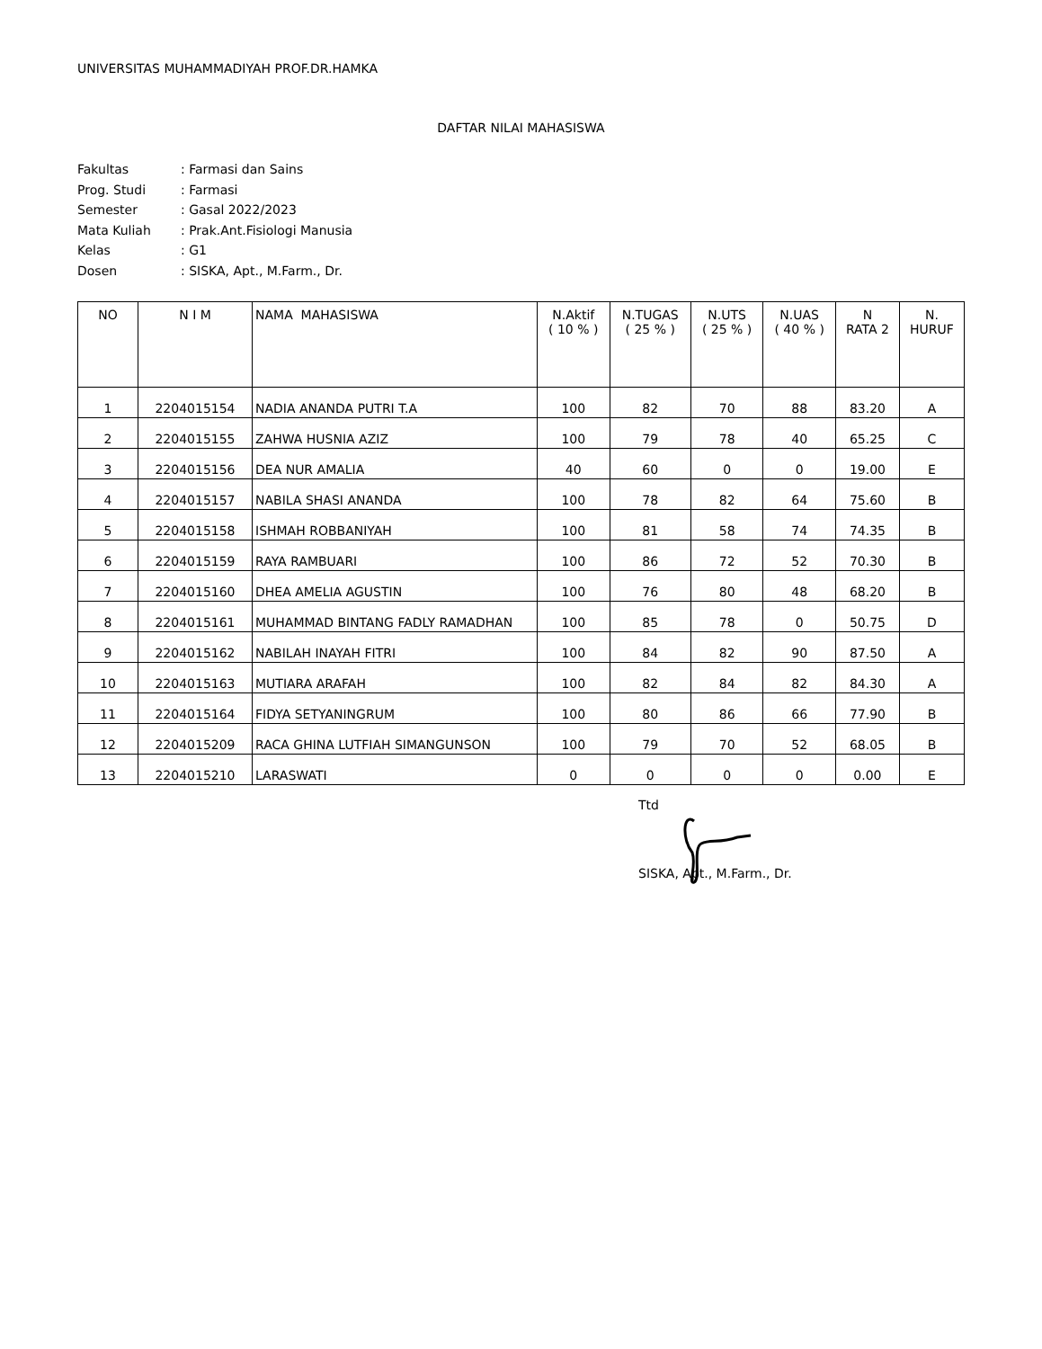UNIVERSITAS MUHAMMADIYAH PROF.DR.HAMKA
DAFTAR NILAI MAHASISWA
| Fakultas | : Farmasi dan Sains |
| Prog. Studi | : Farmasi |
| Semester | : Gasal 2022/2023 |
| Mata Kuliah | : Prak.Ant.Fisiologi Manusia |
| Kelas | : G1 |
| Dosen | : SISKA, Apt., M.Farm., Dr. |
| NO | N I M | NAMA MAHASISWA | N.Aktif ( 10 % ) | N.TUGAS ( 25 % ) | N.UTS ( 25 % ) | N.UAS ( 40 % ) | N RATA 2 | N. HURUF |
| --- | --- | --- | --- | --- | --- | --- | --- | --- |
| 1 | 2204015154 | NADIA ANANDA PUTRI T.A | 100 | 82 | 70 | 88 | 83.20 | A |
| 2 | 2204015155 | ZAHWA HUSNIA AZIZ | 100 | 79 | 78 | 40 | 65.25 | C |
| 3 | 2204015156 | DEA NUR AMALIA | 40 | 60 | 0 | 0 | 19.00 | E |
| 4 | 2204015157 | NABILA SHASI ANANDA | 100 | 78 | 82 | 64 | 75.60 | B |
| 5 | 2204015158 | ISHMAH ROBBANIYAH | 100 | 81 | 58 | 74 | 74.35 | B |
| 6 | 2204015159 | RAYA RAMBUARI | 100 | 86 | 72 | 52 | 70.30 | B |
| 7 | 2204015160 | DHEA AMELIA AGUSTIN | 100 | 76 | 80 | 48 | 68.20 | B |
| 8 | 2204015161 | MUHAMMAD BINTANG FADLY RAMADHAN | 100 | 85 | 78 | 0 | 50.75 | D |
| 9 | 2204015162 | NABILAH INAYAH FITRI | 100 | 84 | 82 | 90 | 87.50 | A |
| 10 | 2204015163 | MUTIARA ARAFAH | 100 | 82 | 84 | 82 | 84.30 | A |
| 11 | 2204015164 | FIDYA SETYANINGRUM | 100 | 80 | 86 | 66 | 77.90 | B |
| 12 | 2204015209 | RACA GHINA LUTFIAH SIMANGUNSON | 100 | 79 | 70 | 52 | 68.05 | B |
| 13 | 2204015210 | LARASWATI | 0 | 0 | 0 | 0 | 0.00 | E |
Ttd
SISKA, Apt., M.Farm., Dr.